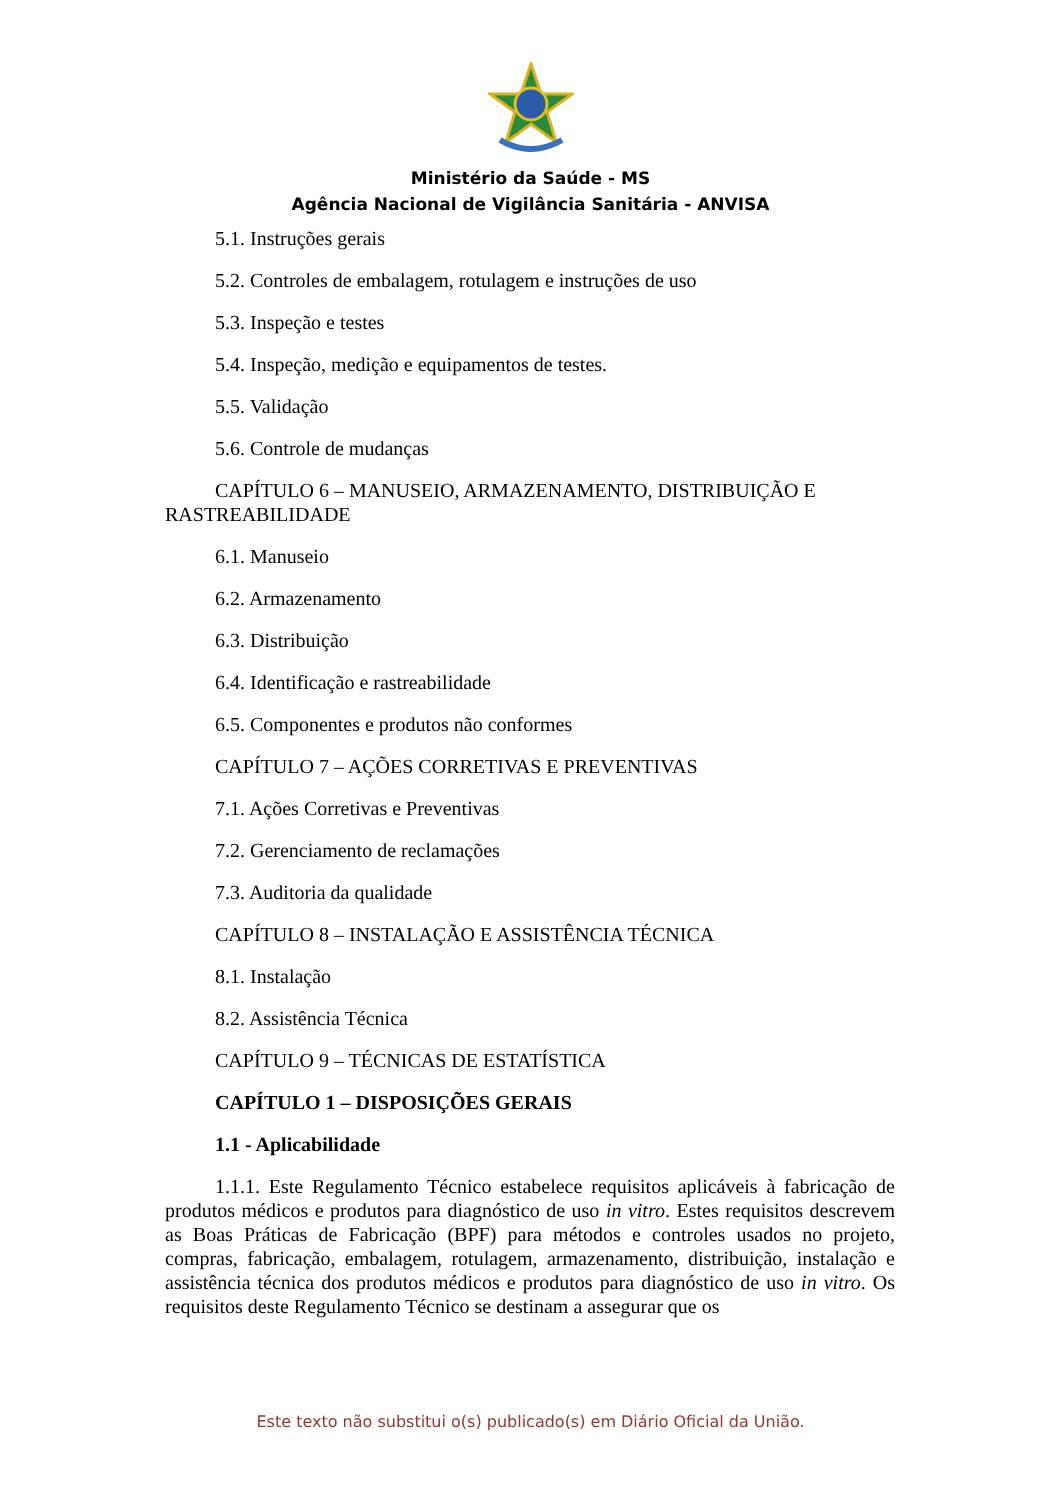Ministério da Saúde - MS
Agência Nacional de Vigilância Sanitária - ANVISA
5.1. Instruções gerais
5.2. Controles de embalagem, rotulagem e instruções de uso
5.3. Inspeção e testes
5.4. Inspeção, medição e equipamentos de testes.
5.5. Validação
5.6. Controle de mudanças
CAPÍTULO 6 – MANUSEIO, ARMAZENAMENTO, DISTRIBUIÇÃO E RASTREABILIDADE
6.1. Manuseio
6.2. Armazenamento
6.3. Distribuição
6.4. Identificação e rastreabilidade
6.5. Componentes e produtos não conformes
CAPÍTULO 7 – AÇÕES CORRETIVAS E PREVENTIVAS
7.1. Ações Corretivas e Preventivas
7.2. Gerenciamento de reclamações
7.3. Auditoria da qualidade
CAPÍTULO 8 – INSTALAÇÃO E ASSISTÊNCIA TÉCNICA
8.1. Instalação
8.2. Assistência Técnica
CAPÍTULO 9 – TÉCNICAS DE ESTATÍSTICA
CAPÍTULO 1 – DISPOSIÇÕES GERAIS
1.1 - Aplicabilidade
1.1.1. Este Regulamento Técnico estabelece requisitos aplicáveis à fabricação de produtos médicos e produtos para diagnóstico de uso in vitro. Estes requisitos descrevem as Boas Práticas de Fabricação (BPF) para métodos e controles usados no projeto, compras, fabricação, embalagem, rotulagem, armazenamento, distribuição, instalação e assistência técnica dos produtos médicos e produtos para diagnóstico de uso in vitro. Os requisitos deste Regulamento Técnico se destinam a assegurar que os
Este texto não substitui o(s) publicado(s) em Diário Oficial da União.